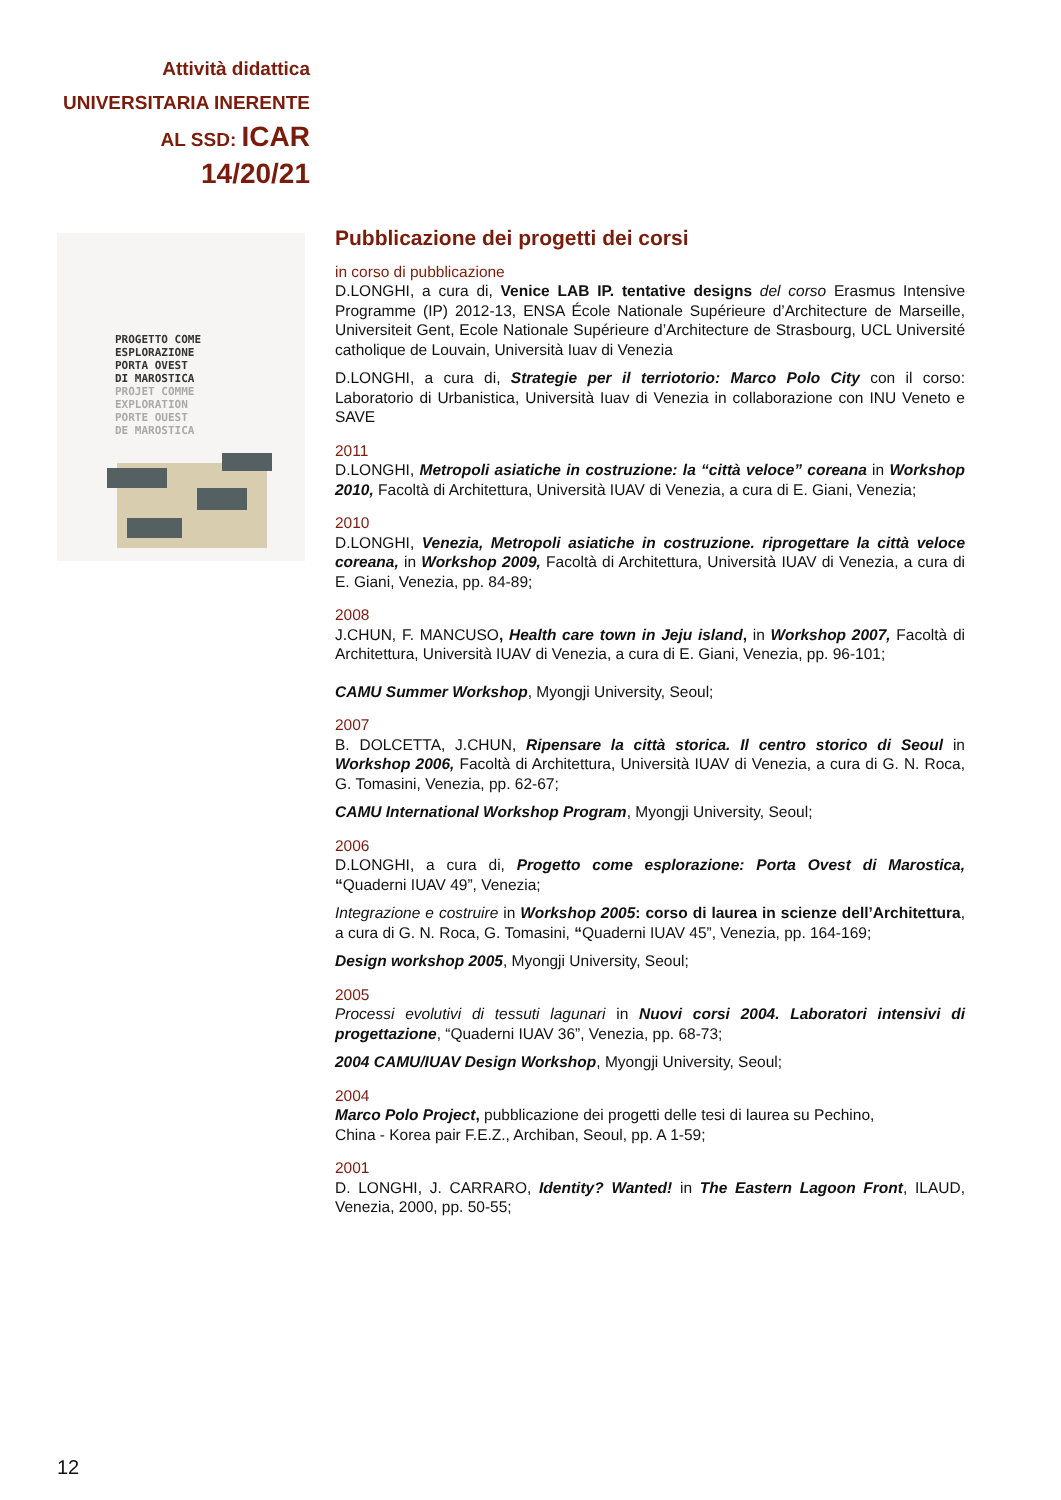Attività didattica
UNIVERSITARIA INERENTE
AL SSD: ICAR 14/20/21
PROGETTO COME
ESPLORAZIONE
PORTA OVEST
DI MAROSTICA
PROJET COMME
EXPLORATION
PORTE OUEST
DE MAROSTICA
Pubblicazione dei progetti dei corsi
in corso di pubblicazione
D.LONGHI, a cura di, Venice LAB IP. tentative designs del corso Erasmus Intensive Programme (IP) 2012-13, ENSA École Nationale Supérieure d’Architecture de Marseille, Universiteit Gent, Ecole Nationale Supérieure d’Architecture de Strasbourg, UCL Université catholique de Louvain, Università Iuav di Venezia
D.LONGHI, a cura di, Strategie per il terriotorio: Marco Polo City con il corso: Laboratorio di Urbanistica, Università Iuav di Venezia in collaborazione con INU Veneto e SAVE
2011
D.LONGHI, Metropoli asiatiche in costruzione: la “città veloce” coreana in Workshop 2010, Facoltà di Architettura, Università IUAV di Venezia, a cura di E. Giani, Venezia;
2010
D.LONGHI, Venezia, Metropoli asiatiche in costruzione. riprogettare la città veloce coreana, in Workshop 2009, Facoltà di Architettura, Università IUAV di Venezia, a cura di E. Giani, Venezia, pp. 84-89;
2008
J.CHUN, F. MANCUSO, Health care town in Jeju island, in Workshop 2007, Facoltà di Architettura, Università IUAV di Venezia, a cura di E. Giani, Venezia, pp. 96-101;
CAMU Summer Workshop, Myongji University, Seoul;
2007
B. DOLCETTA, J.CHUN, Ripensare la città storica. Il centro storico di Seoul in Workshop 2006, Facoltà di Architettura, Università IUAV di Venezia, a cura di G. N. Roca, G. Tomasini, Venezia, pp. 62-67;
CAMU International Workshop Program, Myongji University, Seoul;
2006
D.LONGHI, a cura di, Progetto come esplorazione: Porta Ovest di Marostica, “Quaderni IUAV 49”, Venezia;
Integrazione e costruire in Workshop 2005: corso di laurea in scienze dell’Architettura, a cura di G. N. Roca, G. Tomasini, “Quaderni IUAV 45”, Venezia, pp. 164-169;
Design workshop 2005, Myongji University, Seoul;
2005
Processi evolutivi di tessuti lagunari in Nuovi corsi 2004. Laboratori intensivi di progettazione, “Quaderni IUAV 36”, Venezia, pp. 68-73;
2004 CAMU/IUAV Design Workshop, Myongji University, Seoul;
2004
Marco Polo Project, pubblicazione dei progetti delle tesi di laurea su Pechino,
China - Korea pair F.E.Z., Archiban, Seoul, pp. A 1-59;
2001
D. LONGHI, J. CARRARO, Identity? Wanted! in The Eastern Lagoon Front, ILAUD, Venezia, 2000, pp. 50-55;
12